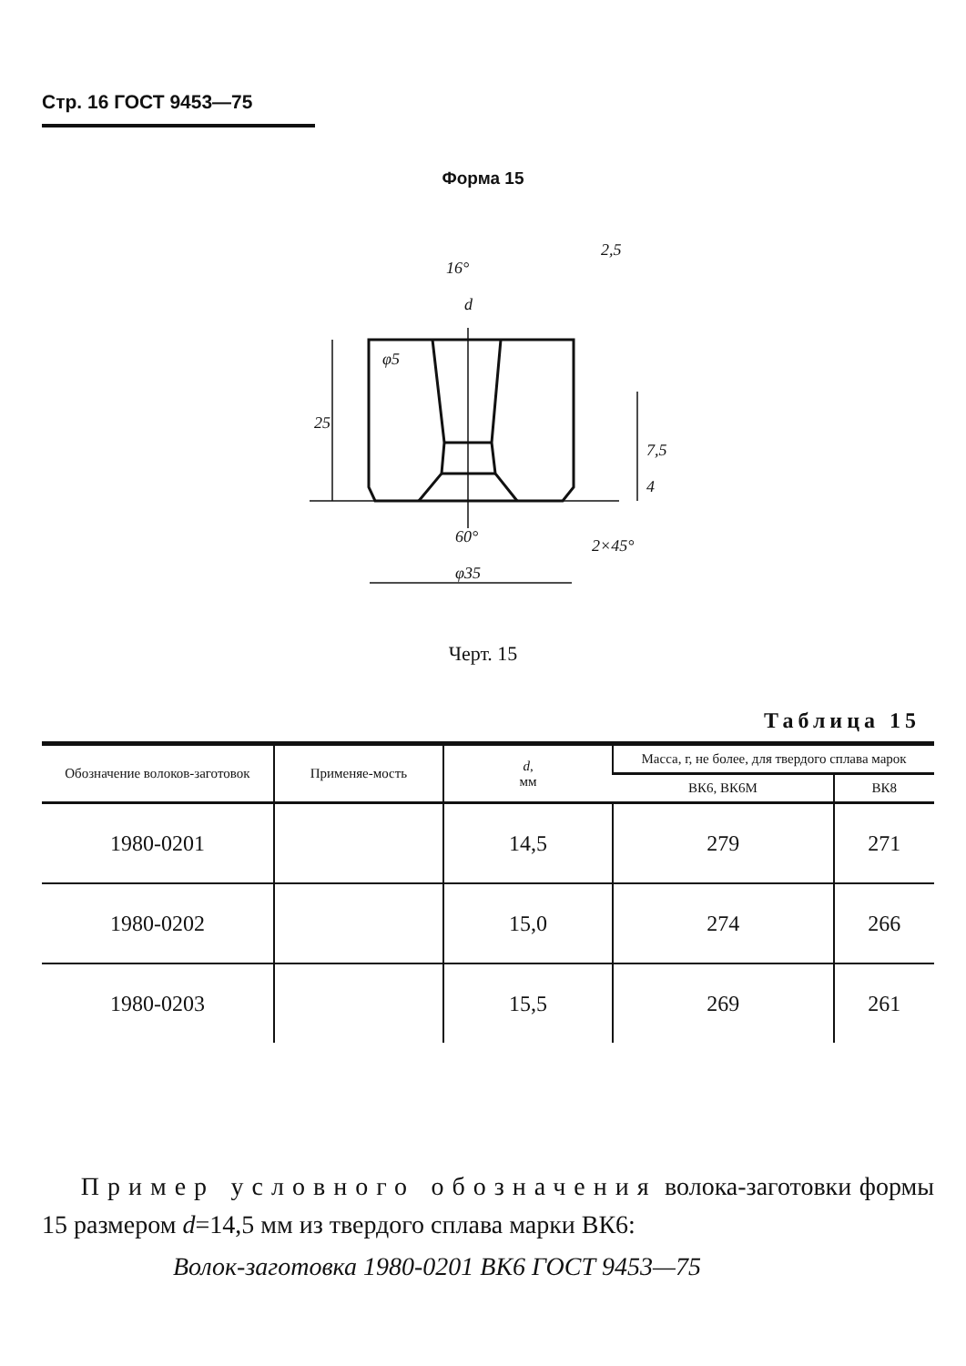Стр. 16 ГОСТ 9453—75
Форма 15
16°
d
25
60°
φ35
2×45°
7,5
4
2,5
φ5
Черт. 15
Таблица 15
| Обозначение волоков-заготовок | Применяе-мость | d , мм | Масса, г, не более, для твердого сплава марок | |
| --- | --- | --- | --- | --- |
| | | | ВК6, ВК6М | ВК8 |
| 1980-0201 | | 14,5 | 279 | 271 |
| 1980-0202 | | 15,0 | 274 | 266 |
| 1980-0203 | | 15,5 | 269 | 261 |
Пример условного обозначения волока-заготовки формы 15 размером d=14,5 мм из твердого сплава марки ВК6:
Волок-заготовка 1980-0201 ВК6 ГОСТ 9453—75